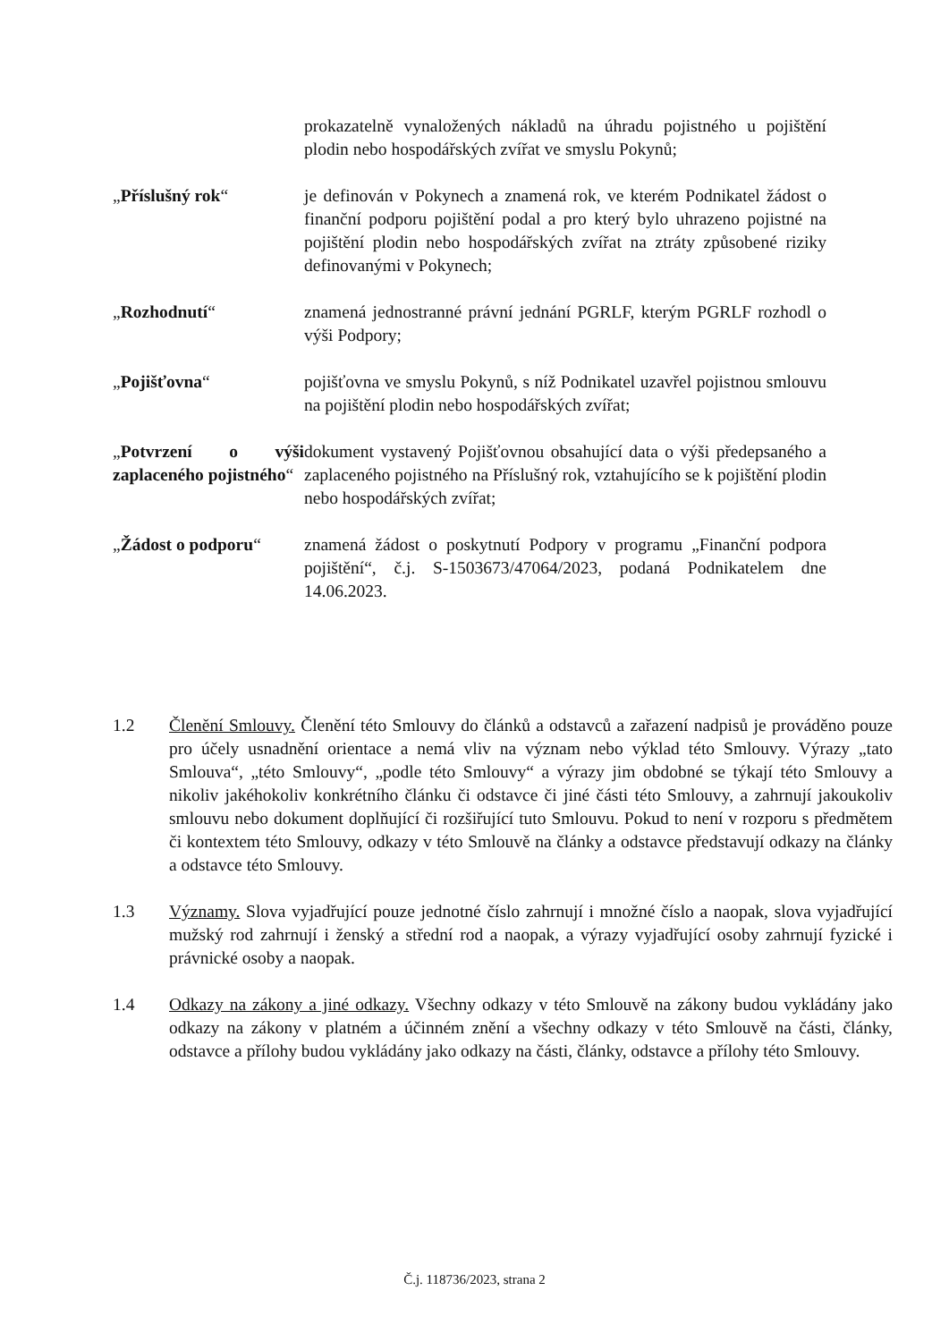prokazatelně vynaložených nákladů na úhradu pojistného u pojištění plodin nebo hospodářských zvířat ve smyslu Pokynů;
„Příslušný rok“ je definován v Pokynech a znamená rok, ve kterém Podnikatel žádost o finanční podporu pojištění podal a pro který bylo uhrazeno pojistné na pojištění plodin nebo hospodářských zvířat na ztráty způsobené riziky definovanými v Pokynech;
„Rozhodnutí“ znamená jednostranné právní jednání PGRLF, kterým PGRLF rozhodl o výši Podpory;
„Pojišťovna“ pojišťovna ve smyslu Pokynů, s níž Podnikatel uzavřel pojistnou smlouvu na pojištění plodin nebo hospodářských zvířat;
„Potvrzení o výši zaplaceného pojistného“
dokument vystavený Pojišťovnou obsahující data o výši předepsaného a zaplaceného pojistného na Příslušný rok, vztahujícího se k pojištění plodin nebo hospodářských zvířat;
„Žádost o podporu“ znamená žádost o poskytnutí Podpory v programu „Finanční podpora pojištění“, č.j. S-1503673/47064/2023, podaná Podnikatelem dne 14.06.2023.
1.2 Členění Smlouvy. Členění této Smlouvy do článků a odstavců a zařazení nadpisů je prováděno pouze pro účely usnadnění orientace a nemá vliv na význam nebo výklad této Smlouvy. Výrazy „tato Smlouva“, „této Smlouvy“, „podle této Smlouvy“ a výrazy jim obdobné se týkají této Smlouvy a nikoliv jakéhokoliv konkrétního článku či odstavce či jiné části této Smlouvy, a zahrnují jakoukoliv smlouvu nebo dokument doplňující či rozšiřující tuto Smlouvu. Pokud to není v rozporu s předmětem či kontextem této Smlouvy, odkazy v této Smlouvě na články a odstavce představují odkazy na články a odstavce této Smlouvy.
1.3 Významy. Slova vyjadřující pouze jednotné číslo zahrnují i množné číslo a naopak, slova vyjadřující mužský rod zahrnují i ženský a střední rod a naopak, a výrazy vyjadřující osoby zahrnují fyzické i právnické osoby a naopak.
1.4 Odkazy na zákony a jiné odkazy. Všechny odkazy v této Smlouvě na zákony budou vykládány jako odkazy na zákony v platném a účinném znění a všechny odkazy v této Smlouvě na části, články, odstavce a přílohy budou vykládány jako odkazy na části, články, odstavce a přílohy této Smlouvy.
Č.j. 118736/2023, strana 2